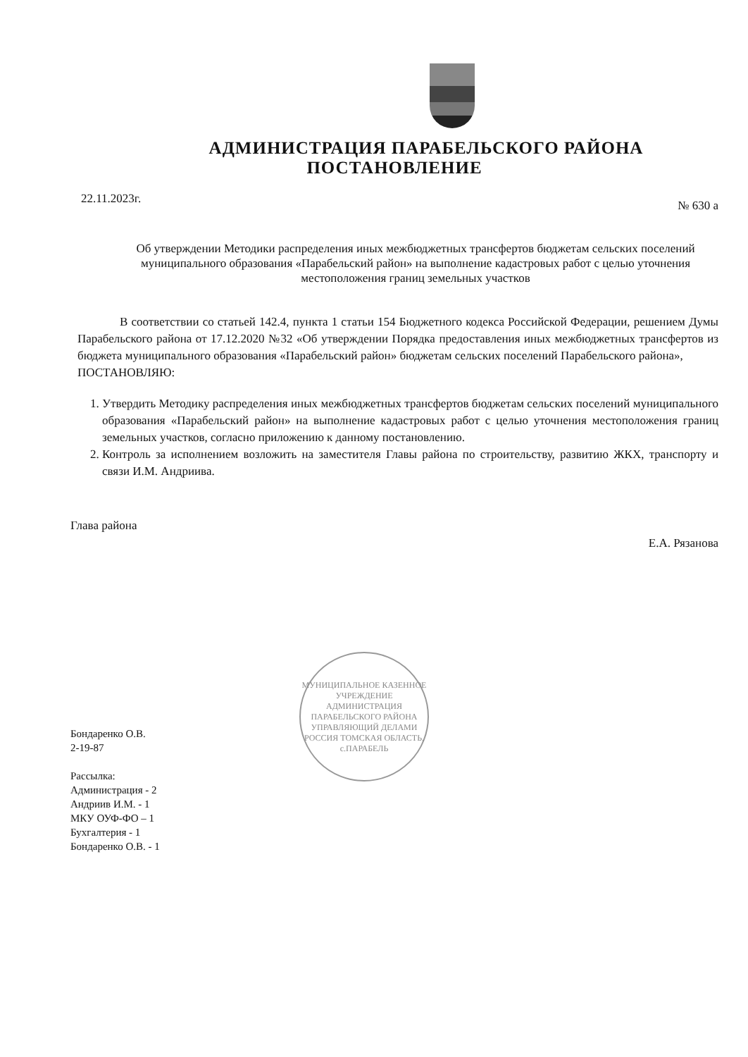АДМИНИСТРАЦИЯ ПАРАБЕЛЬСКОГО РАЙОНА
ПОСТАНОВЛЕНИЕ
22.11.2023г. № 630 а
Об утверждении Методики распределения иных межбюджетных трансфертов бюджетам сельских поселений муниципального образования «Парабельский район» на выполнение кадастровых работ с целью уточнения местоположения границ земельных участков
В соответствии со статьей 142.4, пункта 1 статьи 154 Бюджетного кодекса Российской Федерации, решением Думы Парабельского района от 17.12.2020 №32 «Об утверждении Порядка предоставления иных межбюджетных трансфертов из бюджета муниципального образования «Парабельский район» бюджетам сельских поселений Парабельского района»,
ПОСТАНОВЛЯЮ:
1. Утвердить Методику распределения иных межбюджетных трансфертов бюджетам сельских поселений муниципального образования «Парабельский район» на выполнение кадастровых работ с целью уточнения местоположения границ земельных участков, согласно приложению к данному постановлению.
2. Контроль за исполнением возложить на заместителя Главы района по строительству, развитию ЖКХ, транспорту и связи И.М. Андриива.
Глава района Е.А. Рязанова
МУНИЦИПАЛЬНОЕ КАЗЕННОЕ УЧРЕЖДЕНИЕ АДМИНИСТРАЦИЯ ПАРАБЕЛЬСКОГО РАЙОНА
УПРАВЛЯЮЩИЙ ДЕЛАМИ
РОССИЯ ТОМСКАЯ ОБЛАСТЬ, с.ПАРАБЕЛЬ
Бондаренко О.В.
2-19-87
Рассылка:
Администрация - 2
Андриив И.М. - 1
МКУ ОУФ-ФО – 1
Бухгалтерия - 1
Бондаренко О.В. - 1